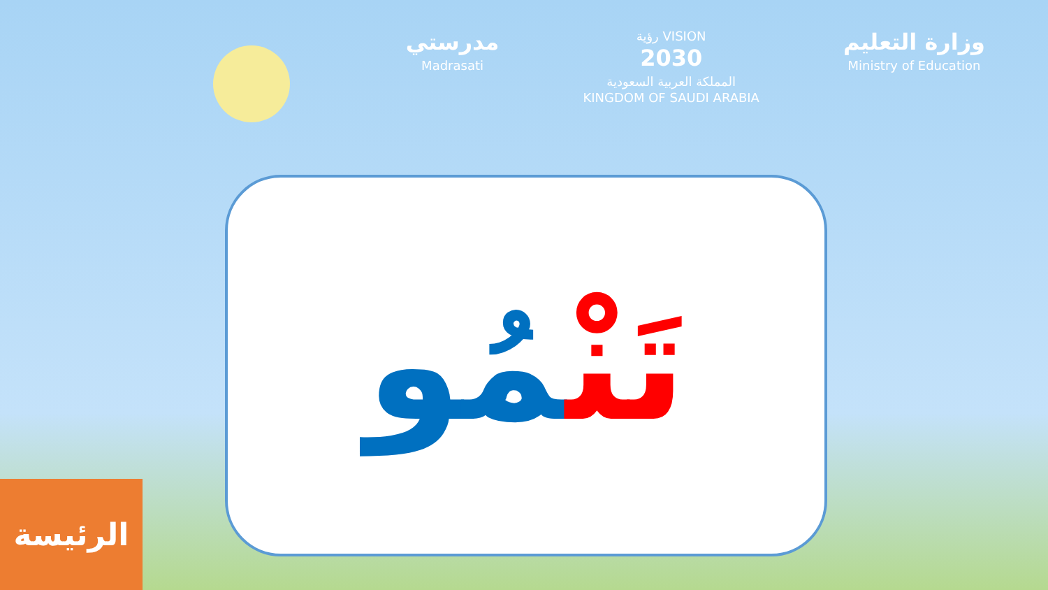مدرستي
Madrasati
رؤية VISION
2030
المملكة العربية السعودية
KINGDOM OF SAUDI ARABIA
وزارة التعليم
Ministry of Education
تَنْمُو
الرئيسة